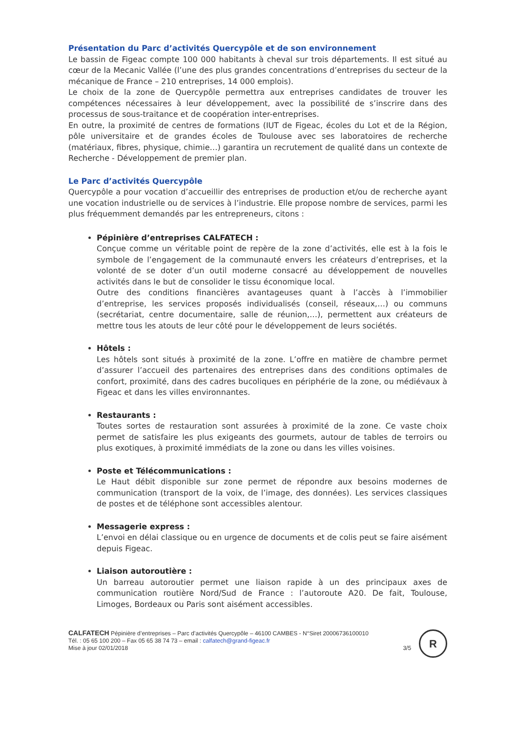Présentation du Parc d’activités Quercypôle et de son environnement
Le bassin de Figeac compte 100 000 habitants à cheval sur trois départements. Il est situé au cœur de la Mecanic Vallée (l’une des plus grandes concentrations d’entreprises du secteur de la mécanique de France – 210 entreprises, 14 000 emplois).
Le choix de la zone de Quercypôle permettra aux entreprises candidates de trouver les compétences nécessaires à leur développement, avec la possibilité de s’inscrire dans des processus de sous-traitance et de coopération inter-entreprises.
En outre, la proximité de centres de formations (IUT de Figeac, écoles du Lot et de la Région, pôle universitaire et de grandes écoles de Toulouse avec ses laboratoires de recherche (matériaux, fibres, physique, chimie…) garantira un recrutement de qualité dans un contexte de Recherche - Développement de premier plan.
Le Parc d’activités Quercypôle
Quercypôle a pour vocation d’accueillir des entreprises de production et/ou de recherche ayant une vocation industrielle ou de services à l’industrie. Elle propose nombre de services, parmi les plus fréquemment demandés par les entrepreneurs, citons :
Pépinière d’entreprises CALFATECH :
Conçue comme un véritable point de repère de la zone d’activités, elle est à la fois le symbole de l’engagement de la communauté envers les créateurs d’entreprises, et la volonté de se doter d’un outil moderne consacré au développement de nouvelles activités dans le but de consolider le tissu économique local.
Outre des conditions financières avantageuses quant à l’accès à l’immobilier d’entreprise, les services proposés individualisés (conseil, réseaux,…) ou communs (secrétariat, centre documentaire, salle de réunion,…), permettent aux créateurs de mettre tous les atouts de leur côté pour le développement de leurs sociétés.
Hôtels :
Les hôtels sont situés à proximité de la zone. L’offre en matière de chambre permet d’assurer l’accueil des partenaires des entreprises dans des conditions optimales de confort, proximité, dans des cadres bucoliques en périphérie de la zone, ou médiévaux à Figeac et dans les villes environnantes.
Restaurants :
Toutes sortes de restauration sont assurées à proximité de la zone. Ce vaste choix permet de satisfaire les plus exigeants des gourmets, autour de tables de terroirs ou plus exotiques, à proximité immédiats de la zone ou dans les villes voisines.
Poste et Télécommunications :
Le Haut débit disponible sur zone permet de répondre aux besoins modernes de communication (transport de la voix, de l’image, des données). Les services classiques de postes et de téléphone sont accessibles alentour.
Messagerie express :
L’envoi en délai classique ou en urgence de documents et de colis peut se faire aisément depuis Figeac.
Liaison autoroutière :
Un barreau autoroutier permet une liaison rapide à un des principaux axes de communication routière Nord/Sud de France : l’autoroute A20. De fait, Toulouse, Limoges, Bordeaux ou Paris sont aisément accessibles.
CALFATECH Pépinière d’entreprises – Parc d’activités Quercypôle – 46100 CAMBES - N°Siret 20006736100010
Tél. : 05 65 100 200 – Fax 05 65 38 74 73 – email : calfatech@grand-figeac.fr
Mise à jour 02/01/2018 3/5
R